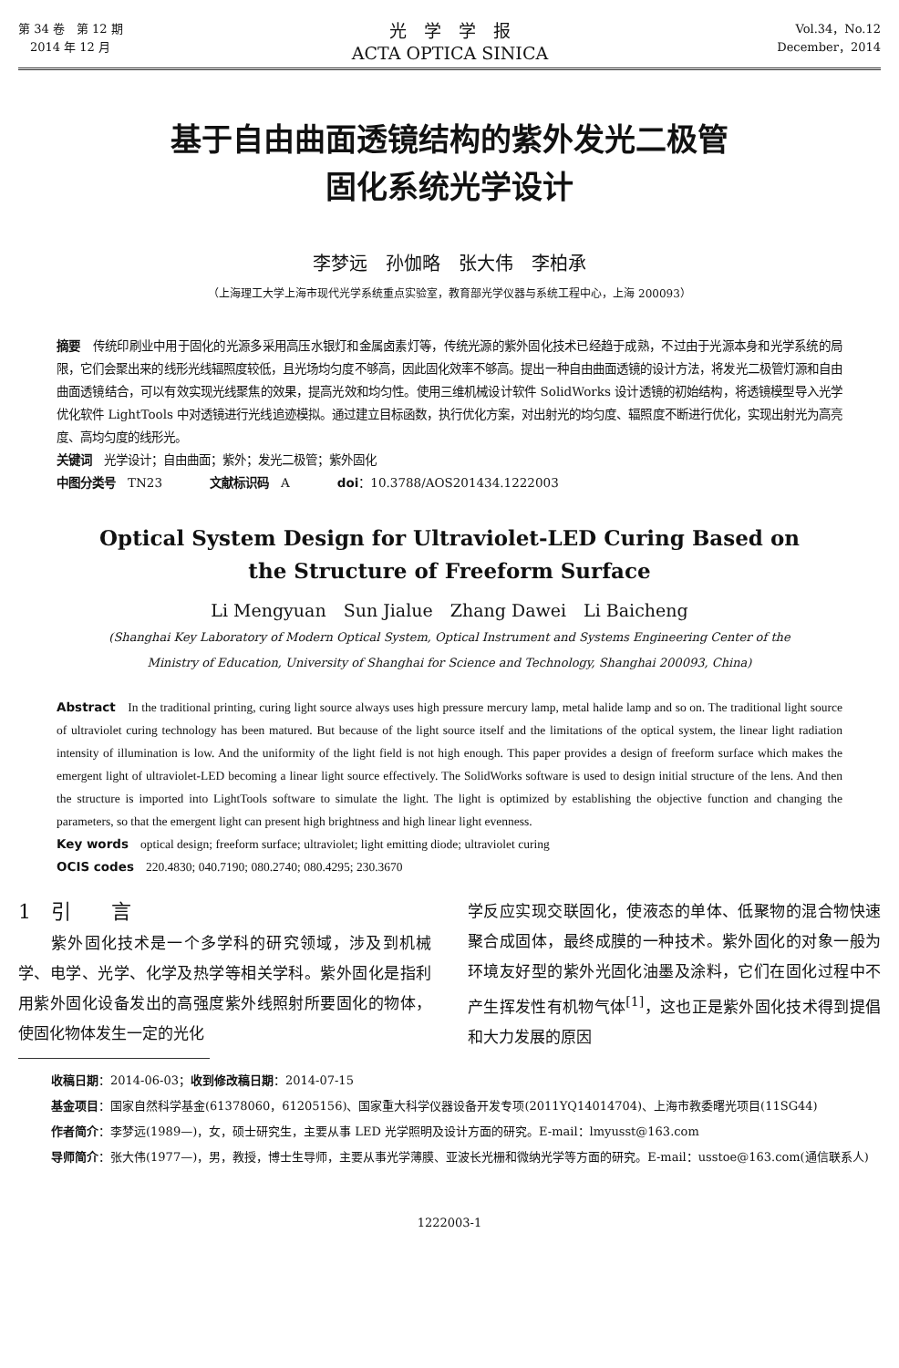第 34 卷　第 12 期
　2014 年 12 月
光　学　学　报
ACTA OPTICA SINICA
Vol.34，No.12
December，2014
基于自由曲面透镜结构的紫外发光二极管
固化系统光学设计
李梦远　孙伽略　张大伟　李柏承
（上海理工大学上海市现代光学系统重点实验室，教育部光学仪器与系统工程中心，上海 200093）
摘要　传统印刷业中用于固化的光源多采用高压水银灯和金属卤素灯等，传统光源的紫外固化技术已经趋于成熟，不过由于光源本身和光学系统的局限，它们会聚出来的线形光线辐照度较低，且光场均匀度不够高，因此固化效率不够高。提出一种自由曲面透镜的设计方法，将发光二极管灯源和自由曲面透镜结合，可以有效实现光线聚焦的效果，提高光效和均匀性。使用三维机械设计软件 SolidWorks 设计透镜的初始结构，将透镜模型导入光学优化软件 LightTools 中对透镜进行光线追迹模拟。通过建立目标函数，执行优化方案，对出射光的均匀度、辐照度不断进行优化，实现出射光为高亮度、高均匀度的线形光。
关键词　光学设计；自由曲面；紫外；发光二极管；紫外固化
中图分类号　TN23　　　　文献标识码　A　　　　doi：10.3788/AOS201434.1222003
Optical System Design for Ultraviolet-LED Curing Based on
the Structure of Freeform Surface
Li Mengyuan　Sun Jialue　Zhang Dawei　Li Baicheng
(Shanghai Key Laboratory of Modern Optical System, Optical Instrument and Systems Engineering Center of the
Ministry of Education, University of Shanghai for Science and Technology, Shanghai 200093, China)
Abstract　In the traditional printing, curing light source always uses high pressure mercury lamp, metal halide lamp and so on. The traditional light source of ultraviolet curing technology has been matured. But because of the light source itself and the limitations of the optical system, the linear light radiation intensity of illumination is low. And the uniformity of the light field is not high enough. This paper provides a design of freeform surface which makes the emergent light of ultraviolet-LED becoming a linear light source effectively. The SolidWorks software is used to design initial structure of the lens. And then the structure is imported into LightTools software to simulate the light. The light is optimized by establishing the objective function and changing the parameters, so that the emergent light can present high brightness and high linear light evenness.
Key words　optical design; freeform surface; ultraviolet; light emitting diode; ultraviolet curing
OCIS codes　220.4830; 040.7190; 080.2740; 080.4295; 230.3670
1　引　　言
　　紫外固化技术是一个多学科的研究领域，涉及到机械学、电学、光学、化学及热学等相关学科。紫外固化是指利用紫外固化设备发出的高强度紫外线照射所要固化的物体，使固化物体发生一定的光化
学反应实现交联固化，使液态的单体、低聚物的混合物快速聚合成固体，最终成膜的一种技术。紫外固化的对象一般为环境友好型的紫外光固化油墨及涂料，它们在固化过程中不产生挥发性有机物气体<sup>[1]</sup>，这也正是紫外固化技术得到提倡和大力发展的原因
收稿日期：2014-06-03；收到修改稿日期：2014-07-15
基金项目：国家自然科学基金(61378060，61205156)、国家重大科学仪器设备开发专项(2011YQ14014704)、上海市教委曙光项目(11SG44)
作者简介：李梦远(1989—)，女，硕士研究生，主要从事 LED 光学照明及设计方面的研究。E-mail：lmyusst@163.com
导师简介：张大伟(1977—)，男，教授，博士生导师，主要从事光学薄膜、亚波长光栅和微纳光学等方面的研究。E-mail：usstoe@163.com(通信联系人)
1222003-1